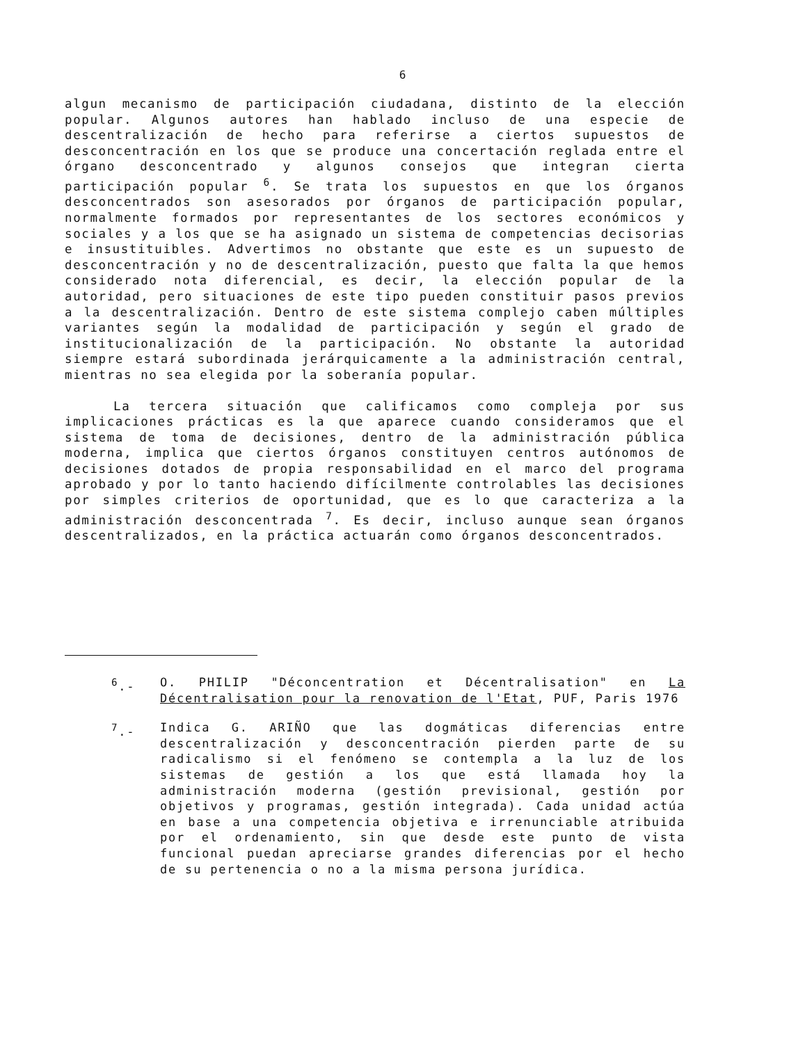6
algun mecanismo de participación ciudadana, distinto de la elección popular. Algunos autores han hablado incluso de una especie de descentralización de hecho para referirse a ciertos supuestos de desconcentración en los que se produce una concertación reglada entre el órgano desconcentrado y algunos consejos que integran cierta participación popular <sup>6</sup>. Se trata los supuestos en que los órganos desconcentrados son asesorados por órganos de participación popular, normalmente formados por representantes de los sectores económicos y sociales y a los que se ha asignado un sistema de competencias decisorias e insustituibles. Advertimos no obstante que este es un supuesto de desconcentración y no de descentralización, puesto que falta la que hemos considerado nota diferencial, es decir, la elección popular de la autoridad, pero situaciones de este tipo pueden constituir pasos previos a la descentralización. Dentro de este sistema complejo caben múltiples variantes según la modalidad de participación y según el grado de institucionalización de la participación. No obstante la autoridad siempre estará subordinada jerárquicamente a la administración central, mientras no sea elegida por la soberanía popular.
La tercera situación que calificamos como compleja por sus implicaciones prácticas es la que aparece cuando consideramos que el sistema de toma de decisiones, dentro de la administración pública moderna, implica que ciertos órganos constituyen centros autónomos de decisiones dotados de propia responsabilidad en el marco del programa aprobado y por lo tanto haciendo difícilmente controlables las decisiones por simples criterios de oportunidad, que es lo que caracteriza a la administración desconcentrada <sup>7</sup>. Es decir, incluso aunque sean órganos descentralizados, en la práctica actuarán como órganos desconcentrados.
<sup>6</sup>.- O. PHILIP "Déconcentration et Décentralisation" en La Décentralisation pour la renovation de l'Etat, PUF, Paris 1976
<sup>7</sup>.- Indica G. ARIÑO que las dogmáticas diferencias entre descentralización y desconcentración pierden parte de su radicalismo si el fenómeno se contempla a la luz de los sistemas de gestión a los que está llamada hoy la administración moderna (gestión previsional, gestión por objetivos y programas, gestión integrada). Cada unidad actúa en base a una competencia objetiva e irrenunciable atribuida por el ordenamiento, sin que desde este punto de vista funcional puedan apreciarse grandes diferencias por el hecho de su pertenencia o no a la misma persona jurídica.